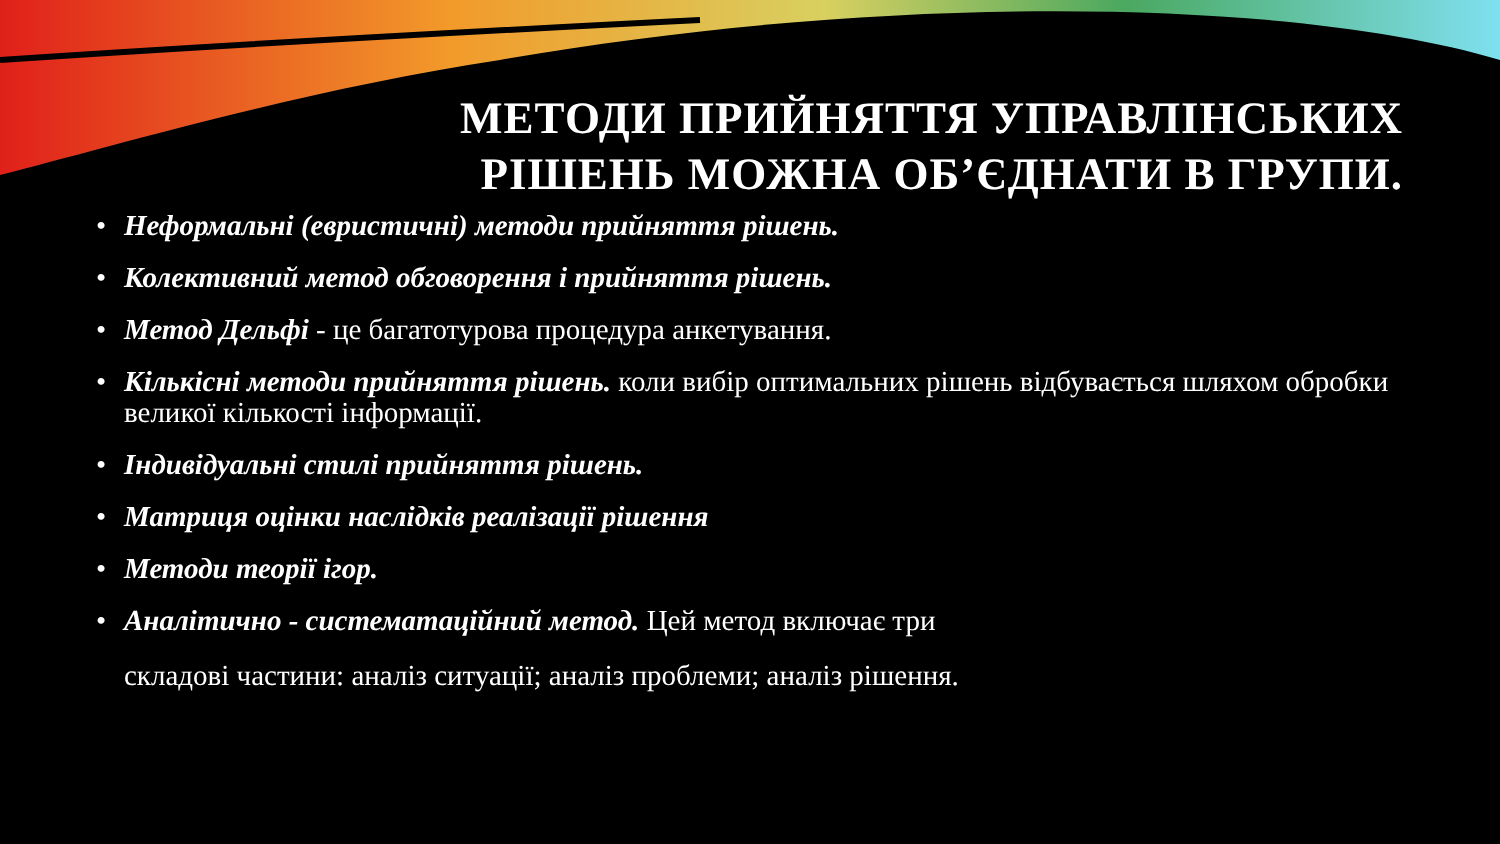МЕТОДИ ПРИЙНЯТТЯ УПРАВЛІНСЬКИХ РІШЕНЬ МОЖНА ОБ’ЄДНАТИ В ГРУПИ.
• Неформальні (евристичні) методи прийняття рішень.
• Колективний метод обговорення і прийняття рішень.
• Метод Дельфі - це багатотурова процедура анкетування.
• Кількісні методи прийняття рішень. коли вибір оптимальних рішень відбувається шляхом обробки великої кількості інформації.
• Індивідуальні стилі прийняття рішень.
• Матриця оцінки наслідків реалізації рішення
• Методи теорії ігор.
• Аналітично - систематаційний метод. Цей метод включає три
складові частини: аналіз ситуації; аналіз проблеми; аналіз рішення.